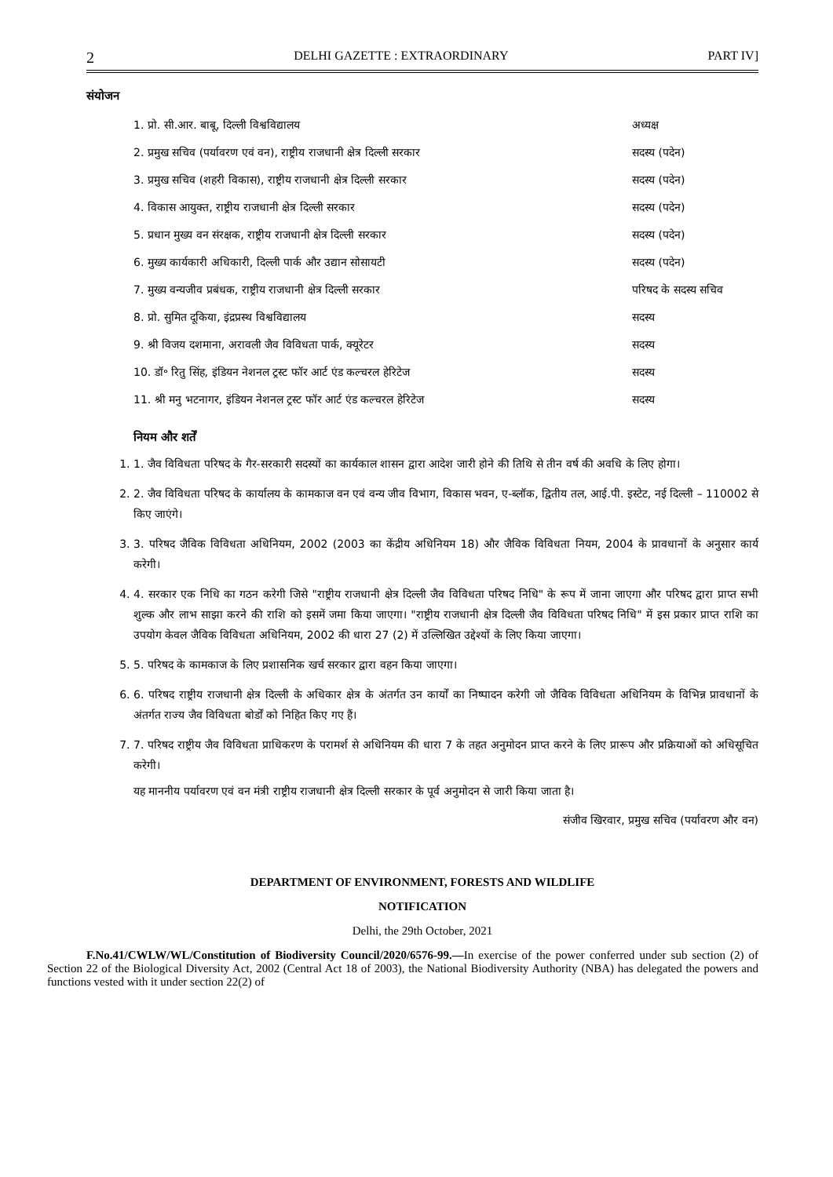2 DELHI GAZETTE : EXTRAORDINARY PART IV]
संयोजन
| 1. प्रो. सी.आर. बाबू, दिल्ली विश्वविद्यालय | अध्यक्ष |
| 2. प्रमुख सचिव (पर्यावरण एवं वन), राष्ट्रीय राजधानी क्षेत्र दिल्ली सरकार | सदस्य (पदेन) |
| 3. प्रमुख सचिव (शहरी विकास), राष्ट्रीय राजधानी क्षेत्र दिल्ली सरकार | सदस्य (पदेन) |
| 4. विकास आयुक्त, राष्ट्रीय राजधानी क्षेत्र दिल्ली सरकार | सदस्य (पदेन) |
| 5. प्रधान मुख्य वन संरक्षक, राष्ट्रीय राजधानी क्षेत्र दिल्ली सरकार | सदस्य (पदेन) |
| 6. मुख्य कार्यकारी अधिकारी, दिल्ली पार्क और उद्यान सोसायटी | सदस्य (पदेन) |
| 7. मुख्य वन्यजीव प्रबंधक, राष्ट्रीय राजधानी क्षेत्र दिल्ली सरकार | परिषद के सदस्य सचिव |
| 8. प्रो. सुमित दूकिया, इंद्रप्रस्थ विश्वविद्यालय | सदस्य |
| 9. श्री विजय दशमाना, अरावली जैव विविधता पार्क, क्यूरेटर | सदस्य |
| 10. डॉ॰ रितु सिंह, इंडियन नेशनल ट्रस्ट फॉर आर्ट एंड कल्चरल हेरिटेज | सदस्य |
| 11. श्री मनु भटनागर, इंडियन नेशनल ट्रस्ट फॉर आर्ट एंड कल्चरल हेरिटेज | सदस्य |
नियम और शर्तें
1. 1. जैव विविधता परिषद के गैर-सरकारी सदस्यों का कार्यकाल शासन द्वारा आदेश जारी होने की तिथि से तीन वर्ष की अवधि के लिए होगा।
2. 2. जैव विविधता परिषद के कार्यालय के कामकाज वन एवं वन्य जीव विभाग, विकास भवन, ए-ब्लॉक, द्वितीय तल, आई.पी. इस्टेट, नई दिल्ली – 110002 से किए जाएंगे।
3. 3. परिषद जैविक विविधता अधिनियम, 2002 (2003 का केंद्रीय अधिनियम 18) और जैविक विविधता नियम, 2004 के प्रावधानों के अनुसार कार्य करेगी।
4. 4. सरकार एक निधि का गठन करेगी जिसे "राष्ट्रीय राजधानी क्षेत्र दिल्ली जैव विविधता परिषद निधि" के रूप में जाना जाएगा और परिषद द्वारा प्राप्त सभी शुल्क और लाभ साझा करने की राशि को इसमें जमा किया जाएगा। "राष्ट्रीय राजधानी क्षेत्र दिल्ली जैव विविधता परिषद निधि" में इस प्रकार प्राप्त राशि का उपयोग केवल जैविक विविधता अधिनियम, 2002 की धारा 27 (2) में उल्लिखित उद्देश्यों के लिए किया जाएगा।
5. 5. परिषद के कामकाज के लिए प्रशासनिक खर्च सरकार द्वारा वहन किया जाएगा।
6. 6. परिषद राष्ट्रीय राजधानी क्षेत्र दिल्ली के अधिकार क्षेत्र के अंतर्गत उन कार्यों का निष्पादन करेगी जो जैविक विविधता अधिनियम के विभिन्न प्रावधानों के अंतर्गत राज्य जैव विविधता बोर्डों को निहित किए गए हैं।
7. 7. परिषद राष्ट्रीय जैव विविधता प्राधिकरण के परामर्श से अधिनियम की धारा 7 के तहत अनुमोदन प्राप्त करने के लिए प्रारूप और प्रक्रियाओं को अधिसूचित करेगी।
यह माननीय पर्यावरण एवं वन मंत्री राष्ट्रीय राजधानी क्षेत्र दिल्ली सरकार के पूर्व अनुमोदन से जारी किया जाता है।
संजीव खिरवार, प्रमुख सचिव (पर्यावरण और वन)
DEPARTMENT OF ENVIRONMENT, FORESTS AND WILDLIFE
NOTIFICATION
Delhi, the 29th October, 2021
F.No.41/CWLW/WL/Constitution of Biodiversity Council/2020/6576-99.—In exercise of the power conferred under sub section (2) of Section 22 of the Biological Diversity Act, 2002 (Central Act 18 of 2003), the National Biodiversity Authority (NBA) has delegated the powers and functions vested with it under section 22(2) of